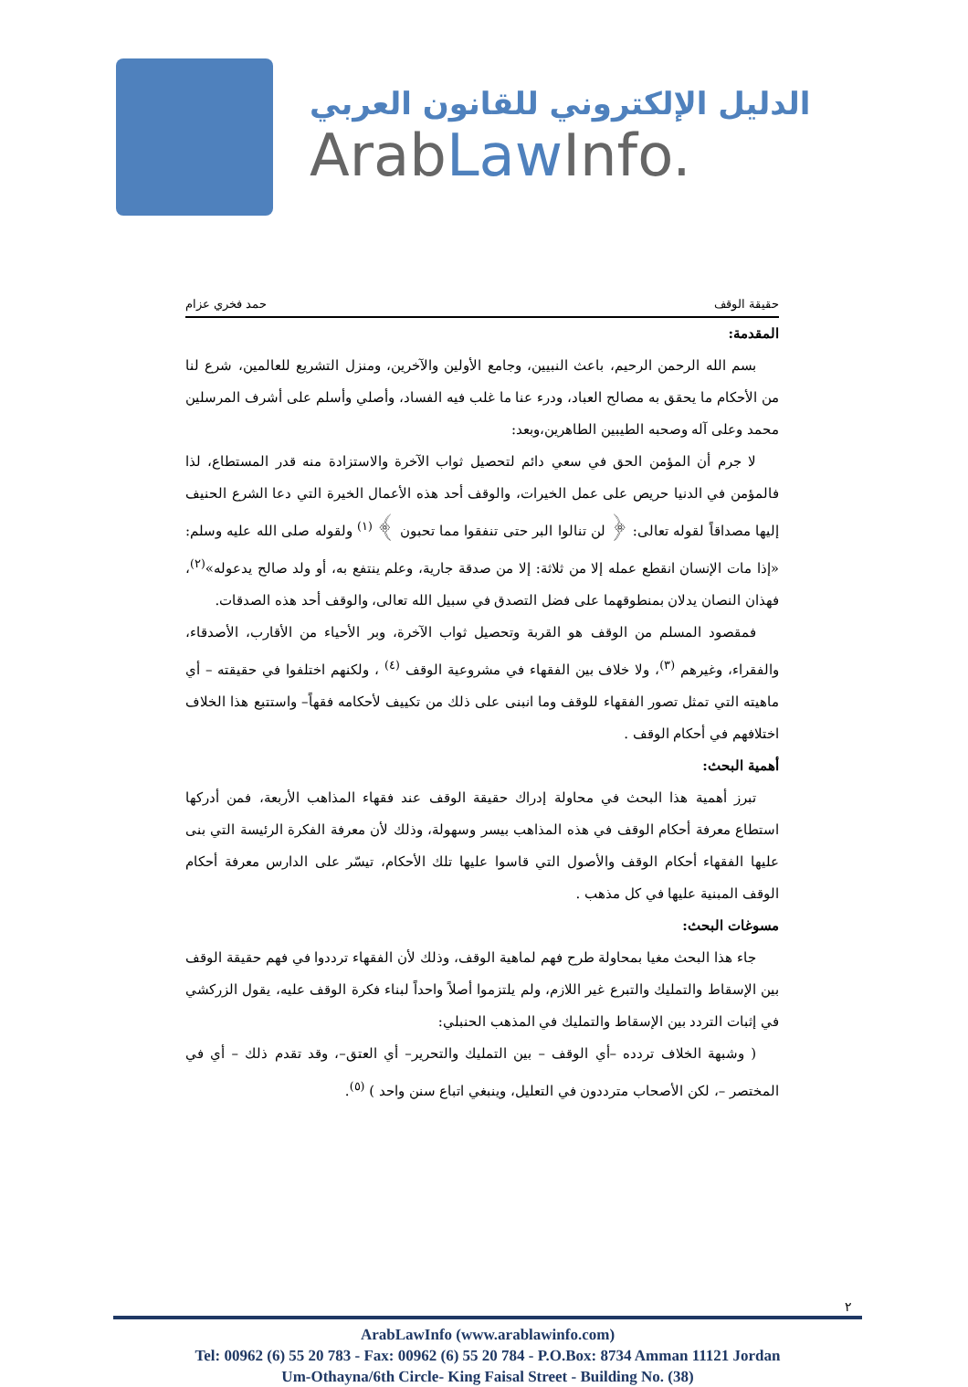الدليل الإلكتروني للقانون العربي
ArabLaw Info.
حقيقة الوقف حمد فخري عزام
المقدمة:
بسم الله الرحمن الرحيم، باعث النبيين، وجامع الأولين والآخرين، ومنزل التشريع للعالمين، شرع لنا من الأحكام ما يحقق به مصالح العباد، ودرء عنا ما غلب فيه الفساد، وأصلي وأسلم على أشرف المرسلين محمد وعلى آله وصحبه الطيبين الطاهرين،وبعد:
لا جرم أن المؤمن الحق في سعي دائم لتحصيل ثواب الآخرة والاستزادة منه قدر المستطاع، لذا فالمؤمن في الدنيا حريص على عمل الخيرات، والوقف أحد هذه الأعمال الخيرة التي دعا الشرع الحنيف إليها مصداقاً لقوله تعالى: ﴿ لن تنالوا البر حتى تنفقوا مما تحبون ﴾ <sup>(١)</sup> ولقوله صلى الله عليه وسلم: «إذا مات الإنسان انقطع عمله إلا من ثلاثة: إلا من صدقة جارية، وعلم ينتفع به، أو ولد صالح يدعوله»<sup>(٢)</sup>، فهذان النصان يدلان بمنطوقهما على فضل التصدق في سبيل الله تعالى، والوقف أحد هذه الصدقات.
فمقصود المسلم من الوقف هو القربة وتحصيل ثواب الآخرة، وبر الأحياء من الأقارب، الأصدقاء، والفقراء، وغيرهم <sup>(٣)</sup>، ولا خلاف بين الفقهاء في مشروعية الوقف <sup>(٤)</sup> ، ولكنهم اختلفوا في حقيقته – أي ماهيته التي تمثل تصور الفقهاء للوقف وما انبنى على ذلك من تكييف لأحكامه فقهاً– واستتبع هذا الخلاف اختلافهم في أحكام الوقف .
أهمية البحث:
تبرز أهمية هذا البحث في محاولة إدراك حقيقة الوقف عند فقهاء المذاهب الأربعة، فمن أدركها استطاع معرفة أحكام الوقف في هذه المذاهب بيسر وسهولة، وذلك لأن معرفة الفكرة الرئيسة التي بنى عليها الفقهاء أحكام الوقف والأصول التي قاسوا عليها تلك الأحكام، تيسّر على الدارس معرفة أحكام الوقف المبنية عليها في كل مذهب .
مسوغات البحث:
جاء هذا البحث مغيا بمحاولة طرح فهم لماهية الوقف، وذلك لأن الفقهاء ترددوا في فهم حقيقة الوقف بين الإسقاط والتمليك والتبرع غير اللازم، ولم يلتزموا أصلاً واحداً لبناء فكرة الوقف عليه، يقول الزركشي في إثبات التردد بين الإسقاط والتمليك في المذهب الحنبلي:
( وشبهة الخلاف تردده –أي الوقف – بين التمليك والتحرير– أي العتق–، وقد تقدم ذلك – أي في المختصر –، لكن الأصحاب مترددون في التعليل، وينبغي اتباع سنن واحد ) <sup>(٥)</sup>.
٢
ArabLawInfo (www.arablawinfo.com)
Tel: 00962 (6) 55 20 783 - Fax: 00962 (6) 55 20 784 - P.O.Box: 8734 Amman 11121 Jordan
Um-Othayna/6th Circle- King Faisal Street - Building No. (38)